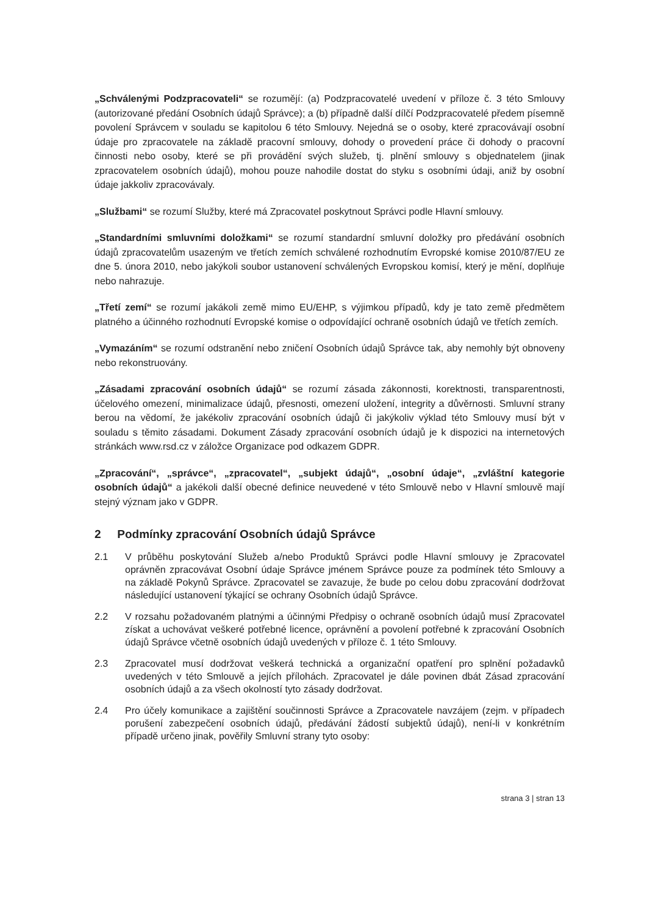„Schválenými Podzpracovateli“ se rozumějí: (a) Podzpracovatelé uvedení v příloze č. 3 této Smlouvy (autorizované předání Osobních údajů Správce); a (b) případně další dílčí Podzpracovatelé předem písemně povolení Správcem v souladu se kapitolou 6 této Smlouvy. Nejedná se o osoby, které zpracovávají osobní údaje pro zpracovatele na základě pracovní smlouvy, dohody o provedení práce či dohody o pracovní činnosti nebo osoby, které se při provádění svých služeb, tj. plnění smlouvy s objednatelem (jinak zpracovatelem osobních údajů), mohou pouze nahodile dostat do styku s osobními údaji, aniž by osobní údaje jakkoliv zpracovávaly.
„Službami“ se rozumí Služby, které má Zpracovatel poskytnout Správci podle Hlavní smlouvy.
„Standardními smluvními doložkami“ se rozumí standardní smluvní doložky pro předávání osobních údajů zpracovatelům usazeným ve třetích zemích schválené rozhodnutím Evropské komise 2010/87/EU ze dne 5. února 2010, nebo jakýkoli soubor ustanovení schválených Evropskou komisí, který je mění, doplňuje nebo nahrazuje.
„Třetí zemí“ se rozumí jakákoli země mimo EU/EHP, s výjimkou případů, kdy je tato země předmětem platného a účinného rozhodnutí Evropské komise o odpovídající ochraně osobních údajů ve třetích zemích.
„Vymazáním“ se rozumí odstranění nebo zničení Osobních údajů Správce tak, aby nemohly být obnoveny nebo rekonstruovány.
„Zásadami zpracování osobních údajů“ se rozumí zásada zákonnosti, korektnosti, transparentnosti, účelového omezení, minimalizace údajů, přesnosti, omezení uložení, integrity a důvěrnosti. Smluvní strany berou na vědomí, že jakékoliv zpracování osobních údajů či jakýkoliv výklad této Smlouvy musí být v souladu s těmito zásadami. Dokument Zásady zpracování osobních údajů je k dispozici na internetových stránkách www.rsd.cz v záložce Organizace pod odkazem GDPR.
„Zpracování“, „správce“, „zpracovatel“, „subjekt údajů“, „osobní údaje“, „zvláštní kategorie osobních údajů“ a jakékoli další obecné definice neuvedené v této Smlouvě nebo v Hlavní smlouvě mají stejný význam jako v GDPR.
2 Podmínky zpracování Osobních údajů Správce
2.1 V průběhu poskytování Služeb a/nebo Produktů Správci podle Hlavní smlouvy je Zpracovatel oprávněn zpracovávat Osobní údaje Správce jménem Správce pouze za podmínek této Smlouvy a na základě Pokynů Správce. Zpracovatel se zavazuje, že bude po celou dobu zpracování dodržovat následující ustanovení týkající se ochrany Osobních údajů Správce.
2.2 V rozsahu požadovaném platnými a účinnými Předpisy o ochraně osobních údajů musí Zpracovatel získat a uchovávat veškeré potřebné licence, oprávnění a povolení potřebné k zpracování Osobních údajů Správce včetně osobních údajů uvedených v příloze č. 1 této Smlouvy.
2.3 Zpracovatel musí dodržovat veškerá technická a organizační opatření pro splnění požadavků uvedených v této Smlouvě a jejích přílohách. Zpracovatel je dále povinen dbát Zásad zpracování osobních údajů a za všech okolností tyto zásady dodržovat.
2.4 Pro účely komunikace a zajištění součinnosti Správce a Zpracovatele navzájem (zejm. v případech porušení zabezpečení osobních údajů, předávání žádostí subjektů údajů), není-li v konkrétním případě určeno jinak, pověřily Smluvní strany tyto osoby:
strana 3 | stran 13